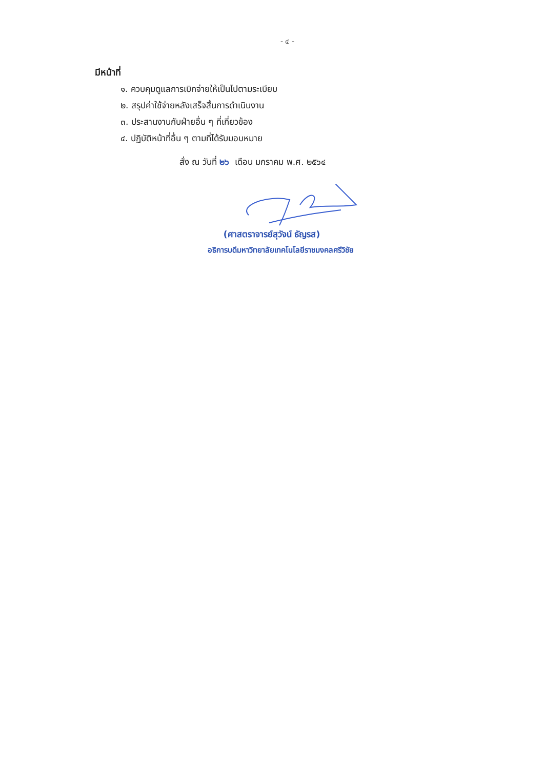- ๔ -
มีหน้าที่
๑. ควบคุมดูแลการเบิกจ่ายให้เป็นไปตามระเบียบ
๒. สรุปค่าใช้จ่ายหลังเสร็จสิ้นการดำเนินงาน
๓. ประสานงานกับฝ่ายอื่น ๆ ที่เกี่ยวข้อง
๔. ปฏิบัติหน้าที่อื่น ๆ ตามที่ได้รับมอบหมาย
สั่ง ณ วันที่ ๒๖ เดือน มกราคม พ.ศ. ๒๕๖๔
(ศาสตราจารย์สุวัจน์ ธัญรส)
อธิการบดีมหาวิทยาลัยเทคโนโลยีราชมงคลศรีวิชัย